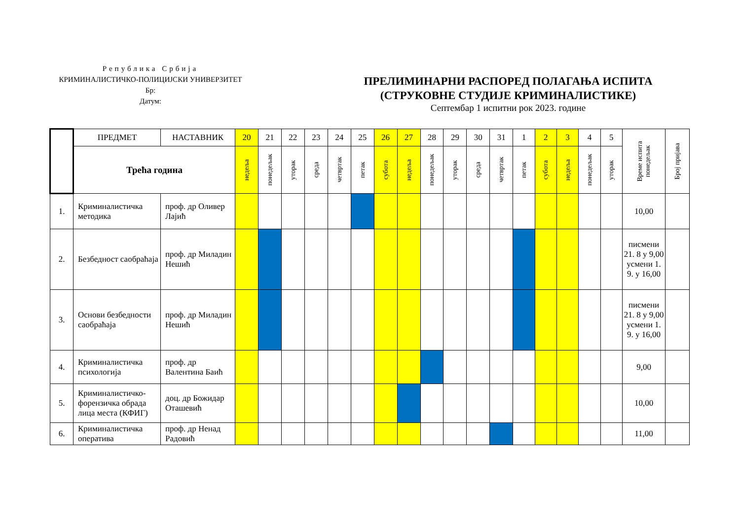Република Србија
КРИМИНАЛИСТИЧКО-ПОЛИЦИЈСКИ УНИВЕРЗИТЕТ
Бр:
Датум:
ПРЕЛИМИНАРНИ РАСПОРЕД ПОЛАГАЊА ИСПИТА
(СТРУКОВНЕ СТУДИЈЕ КРИМИНАЛИСТИКЕ)
Септембар 1 испитни рок 2023. године
| | ПРЕДМЕТ | НАСТАВНИК | 20 | 21 | 22 | 23 | 24 | 25 | 26 | 27 | 28 | 29 | 30 | 31 | 1 | 2 | 3 | 4 | 5 | Време испита понедељак | Број пријава |
| --- | --- | --- | --- | --- | --- | --- | --- | --- | --- | --- | --- | --- | --- | --- | --- | --- | --- | --- | --- | --- | --- |
| | Трећа година | | недеља | понедељак | уторак | среда | четвртак | петак | субота | недеља | понедељак | уторак | среда | четвртак | петак | субота | недеља | понедељак | уторак | | |
| 1. | Криминалистичка методика | проф. др Оливер Лајић | | | | | | | | | | | | | | | | | | 10,00 | |
| 2. | Безбедност саобраћаја | проф. др Миладин Нешић | | | | | | | | | | | | | | | | | | писмени 21. 8 у 9,00 усмени 1. 9. у 16,00 | |
| 3. | Основи безбедности саобраћаја | проф. др Миладин Нешић | | | | | | | | | | | | | | | | | | писмени 21. 8 у 9,00 усмени 1. 9. у 16,00 | |
| 4. | Криминалистичка психологија | проф. др Валентина Баић | | | | | | | | | | | | | | | | | | 9,00 | |
| 5. | Криминалистичко-форензичка обрада лица места (КФИГ) | доц. др Божидар Оташевић | | | | | | | | | | | | | | | | | | 10,00 | |
| 6. | Криминалистичка оператива | проф. др Ненад Радовић | | | | | | | | | | | | | | | | | | 11,00 | |